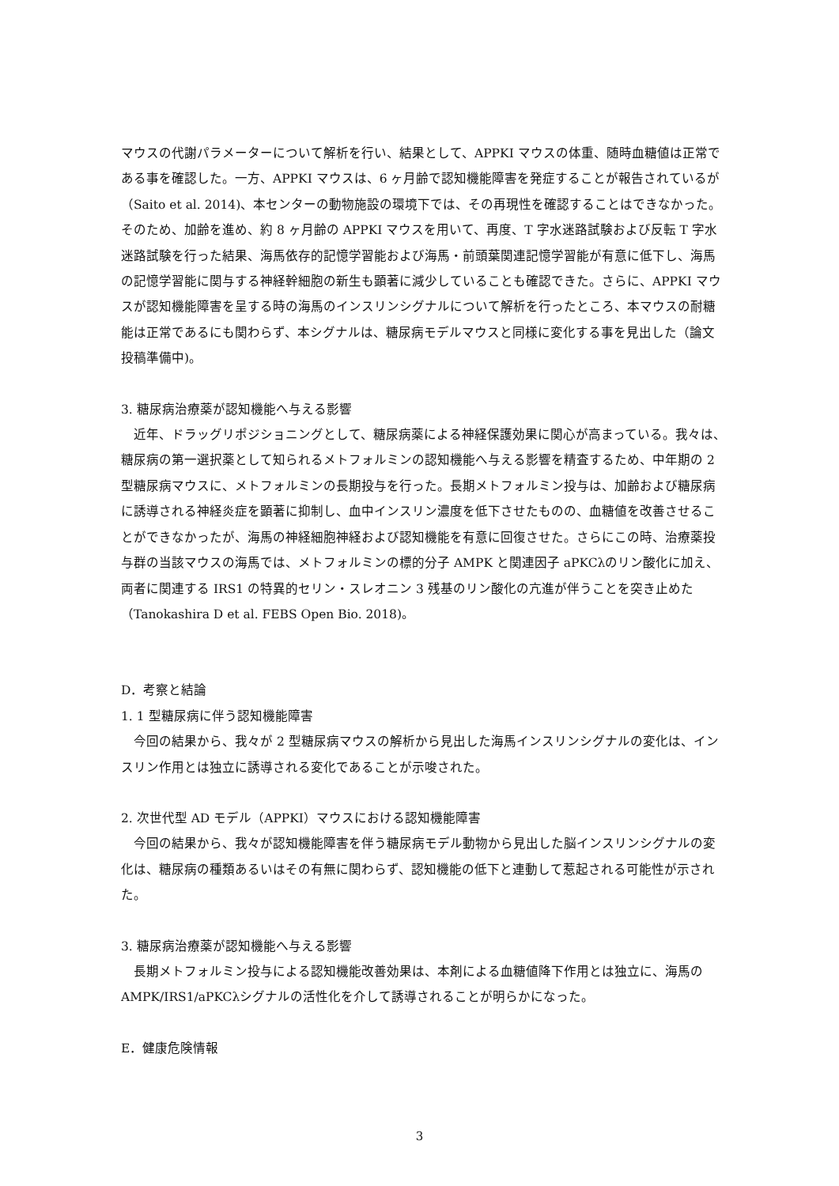マウスの代謝パラメーターについて解析を行い、結果として、APPKI マウスの体重、随時血糖値は正常である事を確認した。一方、APPKI マウスは、6 ヶ月齢で認知機能障害を発症することが報告されているが（Saito et al. 2014)、本センターの動物施設の環境下では、その再現性を確認することはできなかった。そのため、加齢を進め、約 8 ヶ月齢の APPKI マウスを用いて、再度、T 字水迷路試験および反転 T 字水迷路試験を行った結果、海馬依存的記憶学習能および海馬・前頭葉関連記憶学習能が有意に低下し、海馬の記憶学習能に関与する神経幹細胞の新生も顕著に減少していることも確認できた。さらに、APPKI マウスが認知機能障害を呈する時の海馬のインスリンシグナルについて解析を行ったところ、本マウスの耐糖能は正常であるにも関わらず、本シグナルは、糖尿病モデルマウスと同様に変化する事を見出した（論文投稿準備中)。
3. 糖尿病治療薬が認知機能へ与える影響
　近年、ドラッグリポジショニングとして、糖尿病薬による神経保護効果に関心が高まっている。我々は、糖尿病の第一選択薬として知られるメトフォルミンの認知機能へ与える影響を精査するため、中年期の 2 型糖尿病マウスに、メトフォルミンの長期投与を行った。長期メトフォルミン投与は、加齢および糖尿病に誘導される神経炎症を顕著に抑制し、血中インスリン濃度を低下させたものの、血糖値を改善させることができなかったが、海馬の神経細胞神経および認知機能を有意に回復させた。さらにこの時、治療薬投与群の当該マウスの海馬では、メトフォルミンの標的分子 AMPK と関連因子 aPKCλのリン酸化に加え、両者に関連する IRS1 の特異的セリン・スレオニン 3 残基のリン酸化の亢進が伴うことを突き止めた（Tanokashira D et al. FEBS Open Bio. 2018)。
D．考察と結論
1. 1 型糖尿病に伴う認知機能障害
　今回の結果から、我々が 2 型糖尿病マウスの解析から見出した海馬インスリンシグナルの変化は、インスリン作用とは独立に誘導される変化であることが示唆された。
2. 次世代型 AD モデル（APPKI）マウスにおける認知機能障害
　今回の結果から、我々が認知機能障害を伴う糖尿病モデル動物から見出した脳インスリンシグナルの変化は、糖尿病の種類あるいはその有無に関わらず、認知機能の低下と連動して惹起される可能性が示された。
3. 糖尿病治療薬が認知機能へ与える影響
　長期メトフォルミン投与による認知機能改善効果は、本剤による血糖値降下作用とは独立に、海馬の AMPK/IRS1/aPKCλシグナルの活性化を介して誘導されることが明らかになった。
E．健康危険情報
3